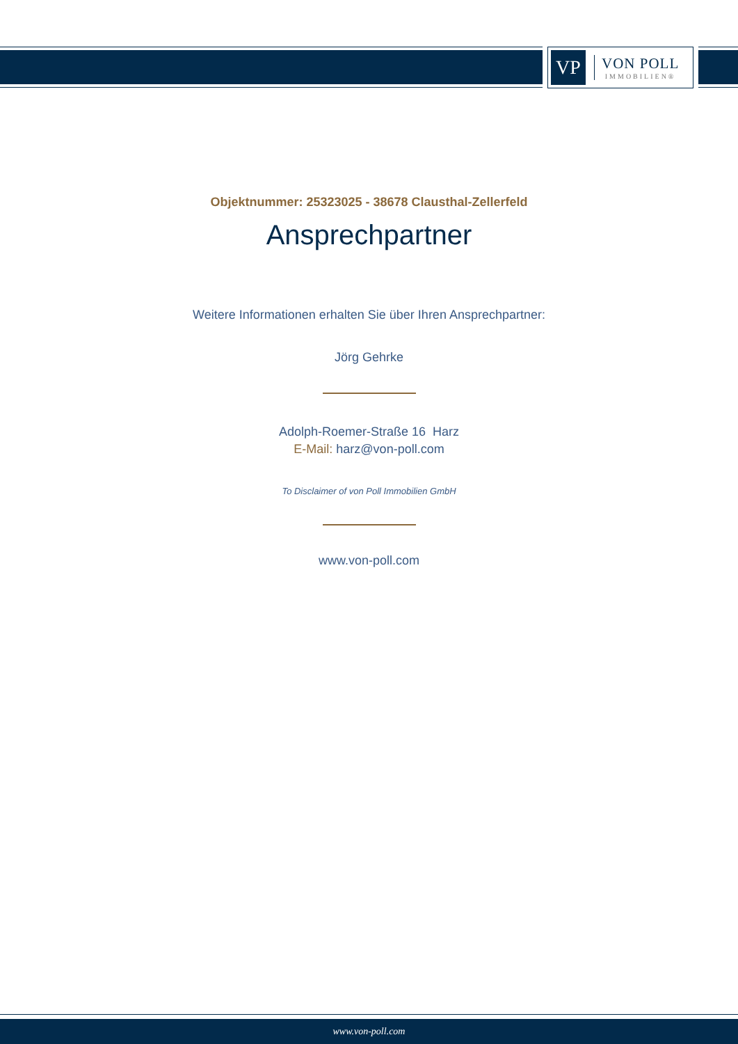VP
VON POLL
IMMOBILIEN®
Objektnummer: 25323025 - 38678 Clausthal-Zellerfeld
Ansprechpartner
Weitere Informationen erhalten Sie über Ihren Ansprechpartner:
Jörg Gehrke
Adolph-Roemer-Straße 16 Harz
E-Mail: harz@von-poll.com
To Disclaimer of von Poll Immobilien GmbH
www.von-poll.com
www.von-poll.com